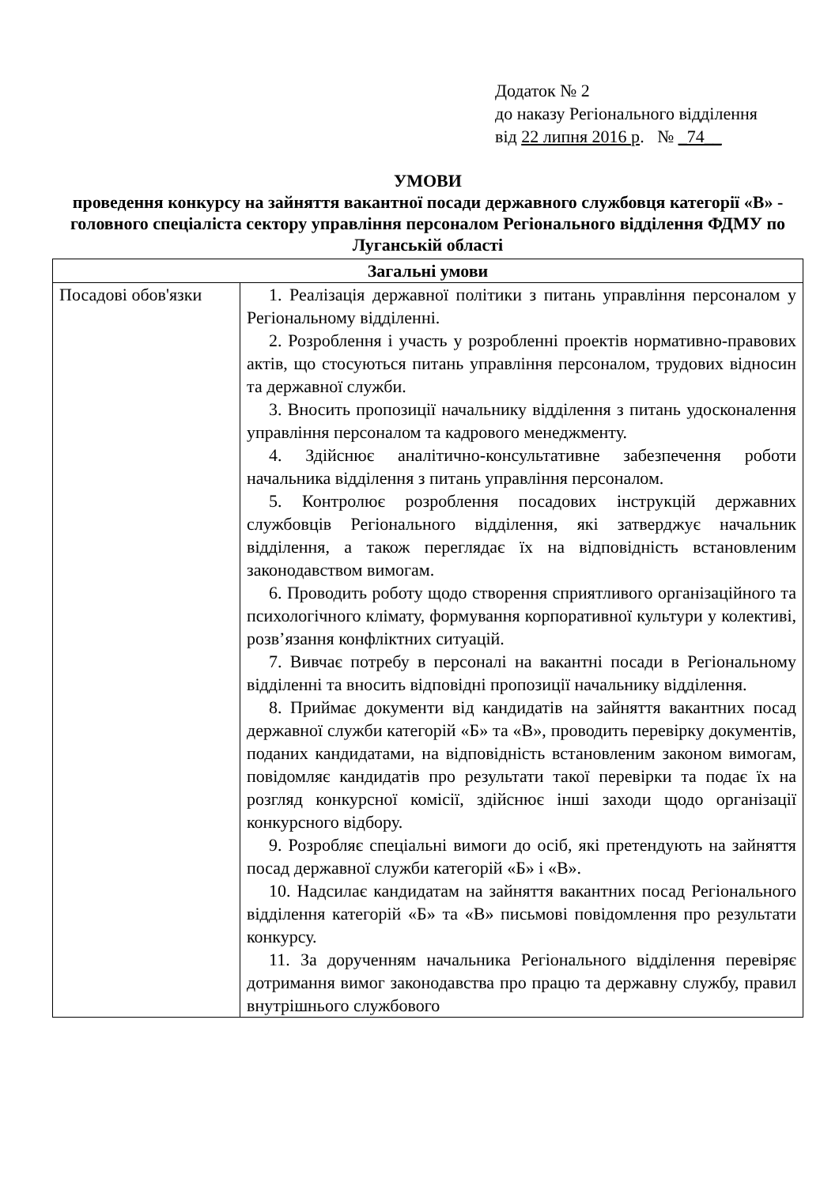Додаток № 2
до наказу Регіонального відділення
від 22 липня 2016 р. № _74__
УМОВИ
проведення конкурсу на зайняття вакантної посади державного службовця категорії «В» - головного спеціаліста сектору управління персоналом Регіонального відділення ФДМУ по Луганській області
| Загальні умови | |
| --- | --- |
| Посадові обов'язки | 1. Реалізація державної політики з питань управління персоналом у Регіональному відділенні. 2. Розроблення і участь у розробленні проектів нормативно-правових актів, що стосуються питань управління персоналом, трудових відносин та державної служби. 3. Вносить пропозиції начальнику відділення з питань удосконалення управління персоналом та кадрового менеджменту. 4. Здійснює аналітично-консультативне забезпечення роботи начальника відділення з питань управління персоналом. 5. Контролює розроблення посадових інструкцій державних службовців Регіонального відділення, які затверджує начальник відділення, а також переглядає їх на відповідність встановленим законодавством вимогам. 6. Проводить роботу щодо створення сприятливого організаційного та психологічного клімату, формування корпоративної культури у колективі, розв’язання конфліктних ситуацій. 7. Вивчає потребу в персоналі на вакантні посади в Регіональному відділенні та вносить відповідні пропозиції начальнику відділення. 8. Приймає документи від кандидатів на зайняття вакантних посад державної служби категорій «Б» та «В», проводить перевірку документів, поданих кандидатами, на відповідність встановленим законом вимогам, повідомляє кандидатів про результати такої перевірки та подає їх на розгляд конкурсної комісії, здійснює інші заходи щодо організації конкурсного відбору. 9. Розробляє спеціальні вимоги до осіб, які претендують на зайняття посад державної служби категорій «Б» і «В». 10. Надсилає кандидатам на зайняття вакантних посад Регіонального відділення категорій «Б» та «В» письмові повідомлення про результати конкурсу. 11. За дорученням начальника Регіонального відділення перевіряє дотримання вимог законодавства про працю та державну службу, правил внутрішнього службового |